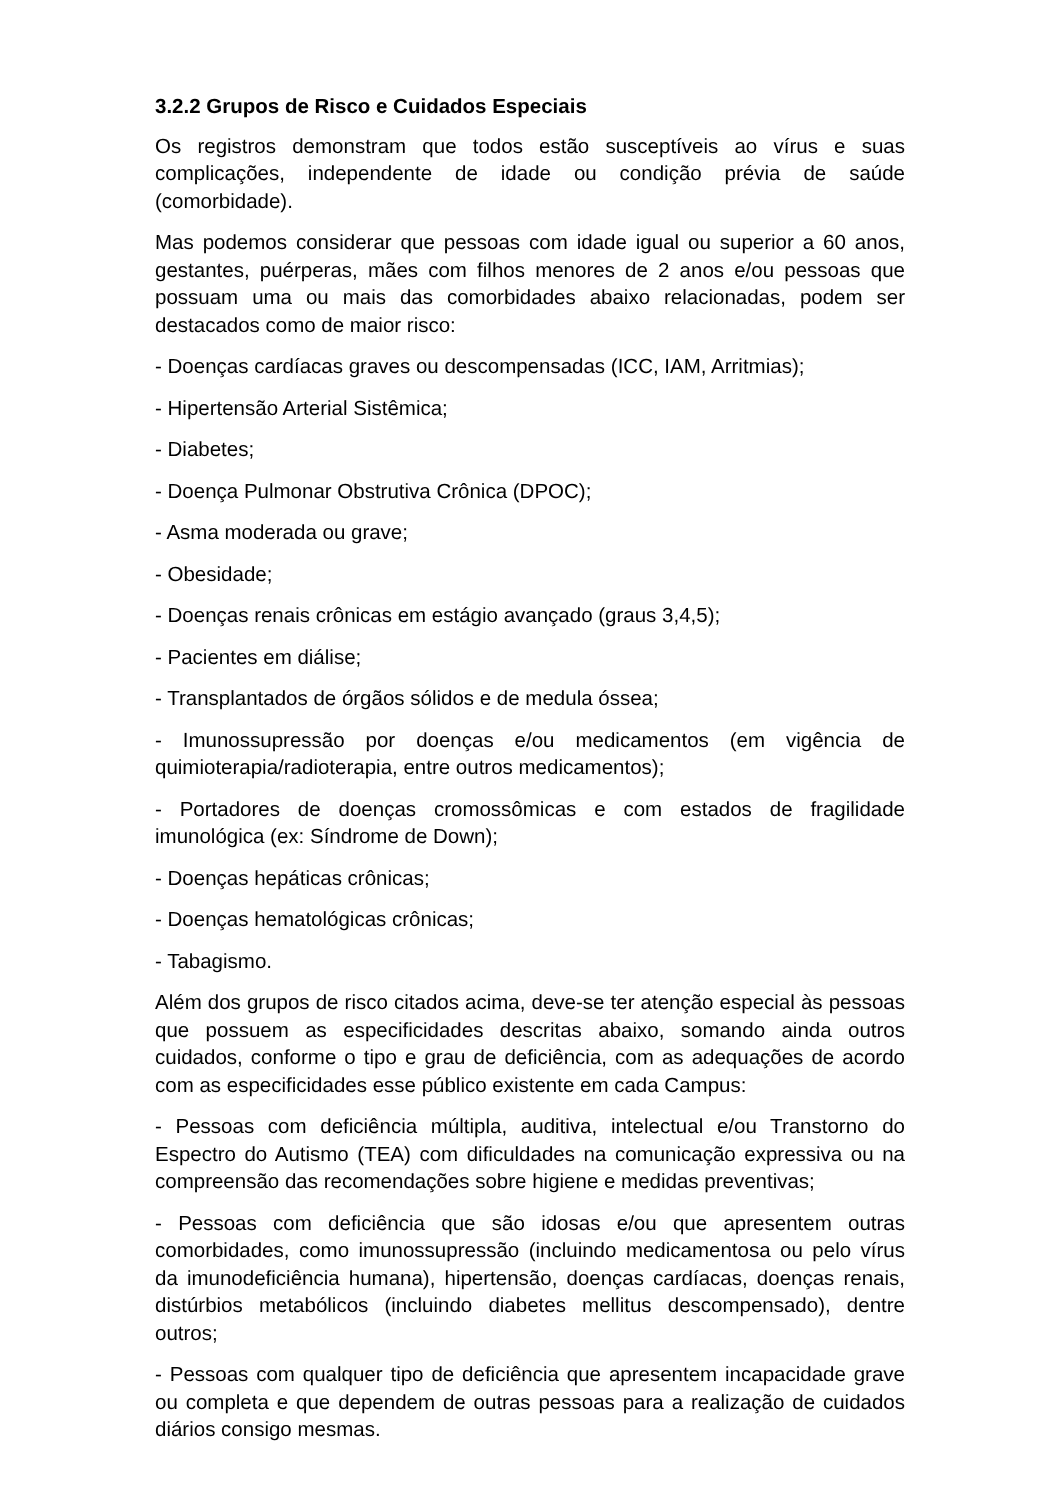3.2.2 Grupos de Risco e Cuidados Especiais
Os registros demonstram que todos estão susceptíveis ao vírus e suas complicações, independente de idade ou condição prévia de saúde (comorbidade).
Mas podemos considerar que pessoas com idade igual ou superior a 60 anos, gestantes, puérperas, mães com filhos menores de 2 anos e/ou pessoas que possuam uma ou mais das comorbidades abaixo relacionadas, podem ser destacados como de maior risco:
- Doenças cardíacas graves ou descompensadas (ICC, IAM, Arritmias);
- Hipertensão Arterial Sistêmica;
- Diabetes;
- Doença Pulmonar Obstrutiva Crônica (DPOC);
- Asma moderada ou grave;
- Obesidade;
- Doenças renais crônicas em estágio avançado (graus 3,4,5);
- Pacientes em diálise;
- Transplantados de órgãos sólidos e de medula óssea;
- Imunossupressão por doenças e/ou medicamentos (em vigência de quimioterapia/radioterapia, entre outros medicamentos);
- Portadores de doenças cromossômicas e com estados de fragilidade imunológica (ex: Síndrome de Down);
- Doenças hepáticas crônicas;
- Doenças hematológicas crônicas;
- Tabagismo.
Além dos grupos de risco citados acima, deve-se ter atenção especial às pessoas que possuem as especificidades descritas abaixo, somando ainda outros cuidados, conforme o tipo e grau de deficiência, com as adequações de acordo com as especificidades esse público existente em cada Campus:
- Pessoas com deficiência múltipla, auditiva, intelectual e/ou Transtorno do Espectro do Autismo (TEA) com dificuldades na comunicação expressiva ou na compreensão das recomendações sobre higiene e medidas preventivas;
- Pessoas com deficiência que são idosas e/ou que apresentem outras comorbidades, como imunossupressão (incluindo medicamentosa ou pelo vírus da imunodeficiência humana), hipertensão, doenças cardíacas, doenças renais, distúrbios metabólicos (incluindo diabetes mellitus descompensado), dentre outros;
- Pessoas com qualquer tipo de deficiência que apresentem incapacidade grave ou completa e que dependem de outras pessoas para a realização de cuidados diários consigo mesmas.